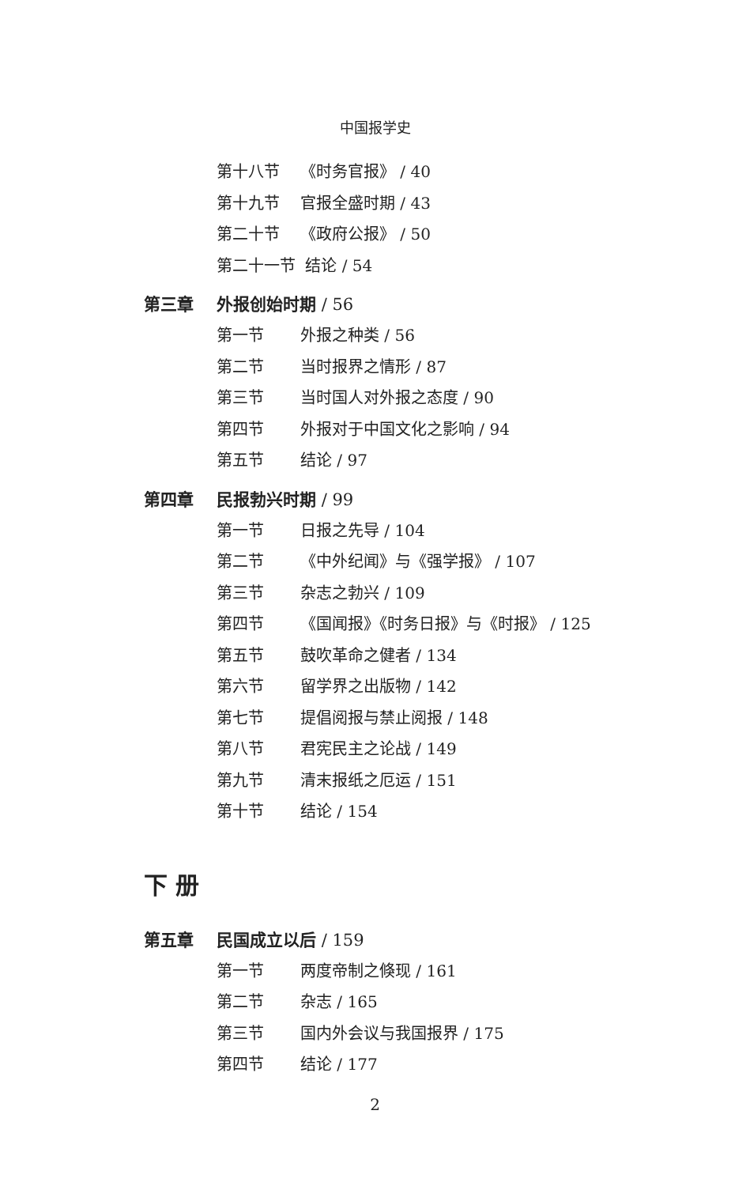中国报学史
第十八节 《时务官报》 / 40
第十九节 官报全盛时期 / 43
第二十节 《政府公报》 / 50
第二十一节 结论 / 54
第三章 外报创始时期 / 56
第一节 外报之种类 / 56
第二节 当时报界之情形 / 87
第三节 当时国人对外报之态度 / 90
第四节 外报对于中国文化之影响 / 94
第五节 结论 / 97
第四章 民报勃兴时期 / 99
第一节 日报之先导 / 104
第二节 《中外纪闻》与《强学报》 / 107
第三节 杂志之勃兴 / 109
第四节 《国闻报》《时务日报》与《时报》 / 125
第五节 鼓吹革命之健者 / 134
第六节 留学界之出版物 / 142
第七节 提倡阅报与禁止阅报 / 148
第八节 君宪民主之论战 / 149
第九节 清末报纸之厄运 / 151
第十节 结论 / 154
下 册
第五章 民国成立以后 / 159
第一节 两度帝制之倏现 / 161
第二节 杂志 / 165
第三节 国内外会议与我国报界 / 175
第四节 结论 / 177
2